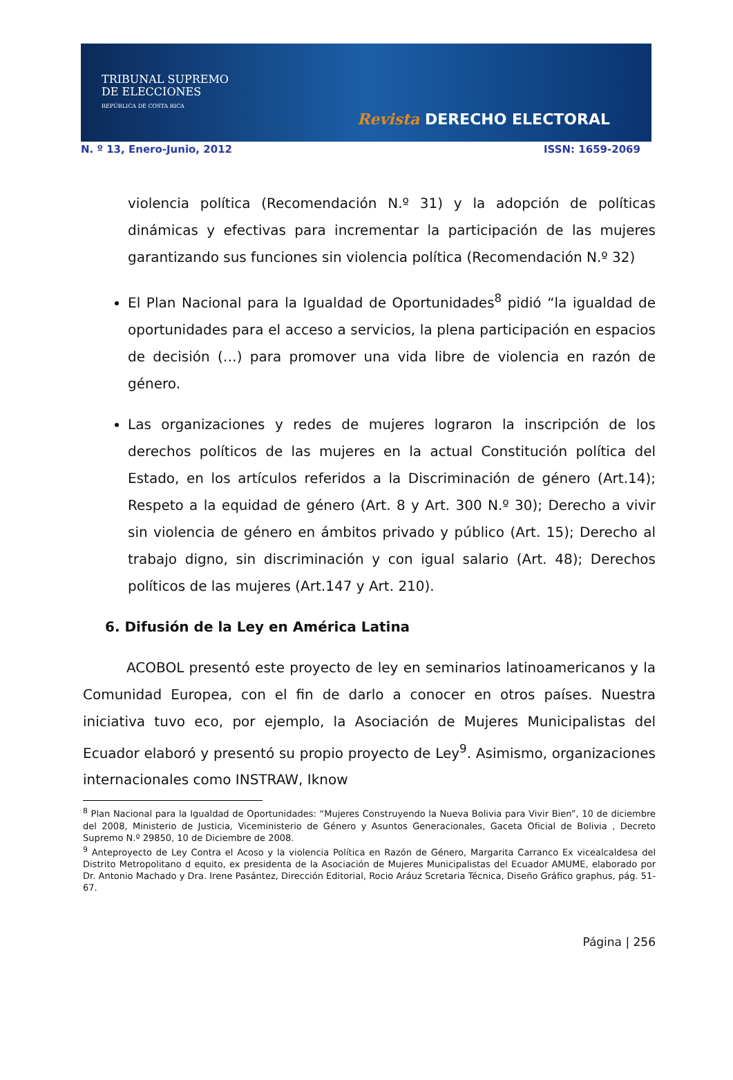TRIBUNAL SUPREMO
DE ELECCIONES
REPÚBLICA DE COSTA RICA
Revista DERECHO ELECTORAL
N. º 13, Enero-Junio, 2012 ISSN: 1659-2069
violencia política (Recomendación N.º 31) y la adopción de políticas dinámicas y efectivas para incrementar la participación de las mujeres garantizando sus funciones sin violencia política (Recomendación N.º 32)
El Plan Nacional para la Igualdad de Oportunidades<sup>8</sup> pidió “la igualdad de oportunidades para el acceso a servicios, la plena participación en espacios de decisión (…) para promover una vida libre de violencia en razón de género.
Las organizaciones y redes de mujeres lograron la inscripción de los derechos políticos de las mujeres en la actual Constitución política del Estado, en los artículos referidos a la Discriminación de género (Art.14); Respeto a la equidad de género (Art. 8 y Art. 300 N.º 30); Derecho a vivir sin violencia de género en ámbitos privado y público (Art. 15); Derecho al trabajo digno, sin discriminación y con igual salario (Art. 48); Derechos políticos de las mujeres (Art.147 y Art. 210).
6. Difusión de la Ley en América Latina
ACOBOL presentó este proyecto de ley en seminarios latinoamericanos y la Comunidad Europea, con el fin de darlo a conocer en otros países. Nuestra iniciativa tuvo eco, por ejemplo, la Asociación de Mujeres Municipalistas del Ecuador elaboró y presentó su propio proyecto de Ley<sup>9</sup>. Asimismo, organizaciones internacionales como INSTRAW, Iknow
<sup>8</sup> Plan Nacional para la Igualdad de Oportunidades: “Mujeres Construyendo la Nueva Bolivia para Vivir Bien”, 10 de diciembre del 2008, Ministerio de Justicia, Viceministerio de Género y Asuntos Generacionales, Gaceta Oficial de Bolivia , Decreto Supremo N.º 29850, 10 de Diciembre de 2008.
<sup>9</sup> Anteproyecto de Ley Contra el Acoso y la violencia Política en Razón de Género, Margarita Carranco Ex vicealcaldesa del Distrito Metropolitano d equito, ex presidenta de la Asociación de Mujeres Municipalistas del Ecuador AMUME, elaborado por Dr. Antonio Machado y Dra. Irene Pasántez, Dirección Editorial, Rocio Aráuz Scretaria Técnica, Diseño Gráfico graphus, pág. 51-67.
Página | 256